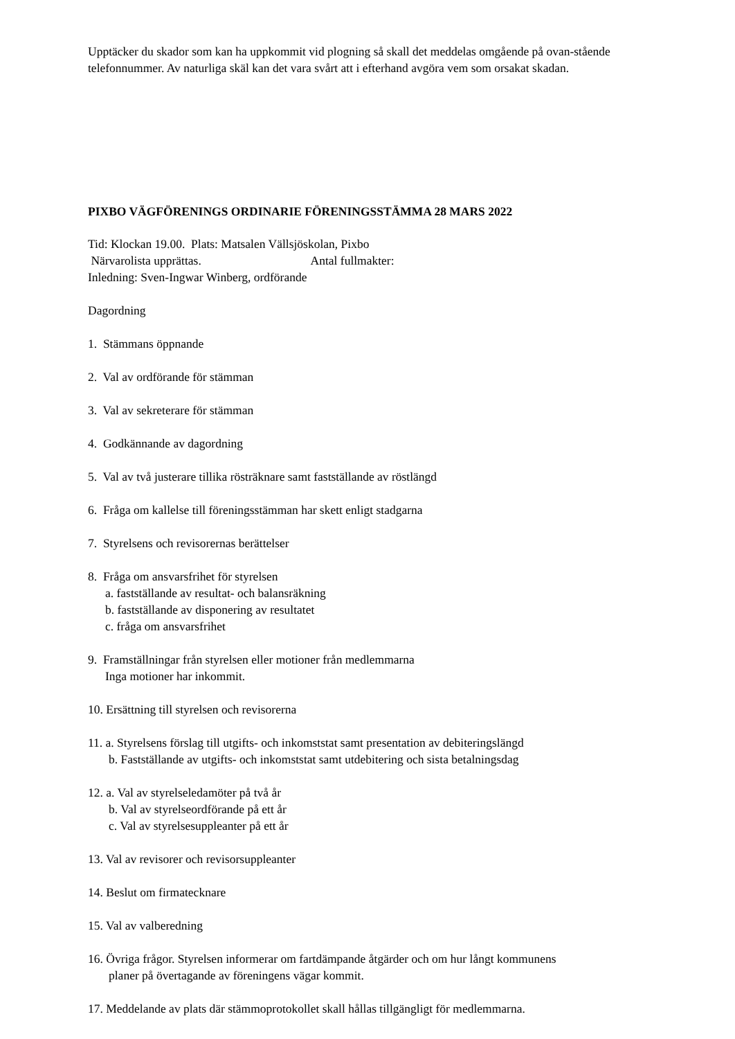Upptäcker du skador som kan ha uppkommit vid plogning så skall det meddelas omgående på ovan-stående telefonnummer. Av naturliga skäl kan det vara svårt att i efterhand avgöra vem som orsakat skadan.
PIXBO VÄGFÖRENINGS ORDINARIE FÖRENINGSSTÄMMA 28 MARS 2022
Tid: Klockan 19.00. Plats: Matsalen Vällsjöskolan, Pixbo
Närvarolista upprättas. Antal fullmakter:
Inledning: Sven-Ingwar Winberg, ordförande
Dagordning
1. Stämmans öppnande
2. Val av ordförande för stämman
3. Val av sekreterare för stämman
4. Godkännande av dagordning
5. Val av två justerare tillika rösträknare samt fastställande av röstlängd
6. Fråga om kallelse till föreningsstämman har skett enligt stadgarna
7. Styrelsens och revisorernas berättelser
8. Fråga om ansvarsfrihet för styrelsen
a. fastställande av resultat- och balansräkning
b. fastställande av disponering av resultatet
c. fråga om ansvarsfrihet
9. Framställningar från styrelsen eller motioner från medlemmarna
Inga motioner har inkommit.
10. Ersättning till styrelsen och revisorerna
11. a. Styrelsens förslag till utgifts- och inkomststat samt presentation av debiteringslängd
b. Fastställande av utgifts- och inkomststat samt utdebitering och sista betalningsdag
12. a. Val av styrelseledamöter på två år
b. Val av styrelseordförande på ett år
c. Val av styrelsesuppleanter på ett år
13. Val av revisorer och revisorsuppleanter
14. Beslut om firmatecknare
15. Val av valberedning
16. Övriga frågor. Styrelsen informerar om fartdämpande åtgärder och om hur långt kommunens
planer på övertagande av föreningens vägar kommit.
17. Meddelande av plats där stämmoprotokollet skall hållas tillgängligt för medlemmarna.